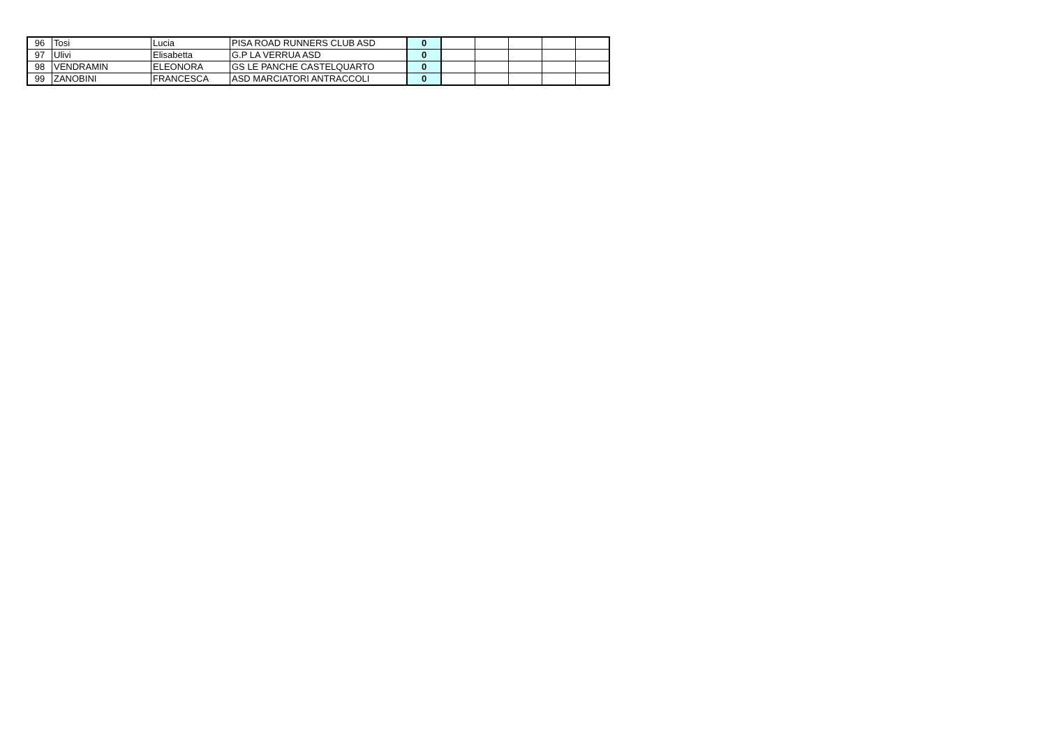| 96 | Tosi | Lucia | PISA ROAD RUNNERS CLUB ASD | 0 | | | | | |
| 97 | Ulivi | Elisabetta | G.P LA VERRUA ASD | 0 | | | | | |
| 98 | VENDRAMIN | ELEONORA | GS LE PANCHE CASTELQUARTO | 0 | | | | | |
| 99 | ZANOBINI | FRANCESCA | ASD MARCIATORI ANTRACCOLI | 0 | | | | | |